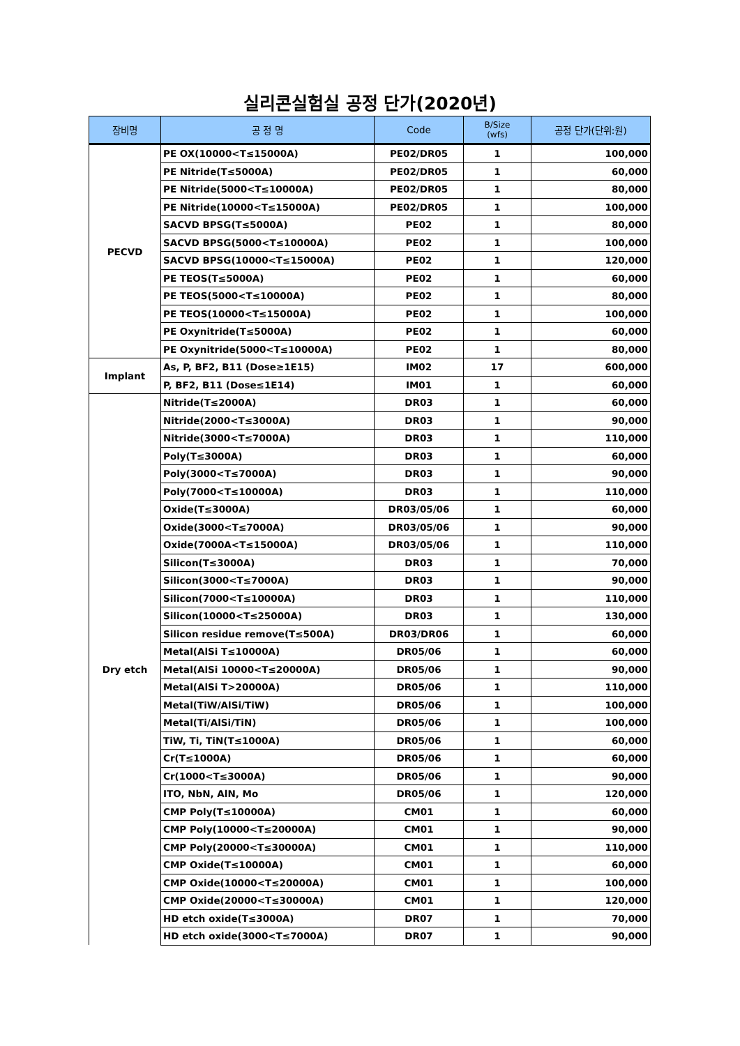실리콘실험실 공정 단가(2020년)
| 장비명 | 공 정 명 | Code | B/Size (wfs) | 공정 단가(단위:원) |
| --- | --- | --- | --- | --- |
| PECVD | PE OX(10000<T≤15000A) | PE02/DR05 | 1 | 100,000 |
| | PE Nitride(T≤5000A) | PE02/DR05 | 1 | 60,000 |
| | PE Nitride(5000<T≤10000A) | PE02/DR05 | 1 | 80,000 |
| | PE Nitride(10000<T≤15000A) | PE02/DR05 | 1 | 100,000 |
| | SACVD BPSG(T≤5000A) | PE02 | 1 | 80,000 |
| | SACVD BPSG(5000<T≤10000A) | PE02 | 1 | 100,000 |
| | SACVD BPSG(10000<T≤15000A) | PE02 | 1 | 120,000 |
| | PE TEOS(T≤5000A) | PE02 | 1 | 60,000 |
| | PE TEOS(5000<T≤10000A) | PE02 | 1 | 80,000 |
| | PE TEOS(10000<T≤15000A) | PE02 | 1 | 100,000 |
| | PE Oxynitride(T≤5000A) | PE02 | 1 | 60,000 |
| | PE Oxynitride(5000<T≤10000A) | PE02 | 1 | 80,000 |
| Implant | As, P, BF2, B11 (Dose≥1E15) | IM02 | 17 | 600,000 |
| | P, BF2, B11 (Dose≤1E14) | IM01 | 1 | 60,000 |
| Dry etch | Nitride(T≤2000A) | DR03 | 1 | 60,000 |
| | Nitride(2000<T≤3000A) | DR03 | 1 | 90,000 |
| | Nitride(3000<T≤7000A) | DR03 | 1 | 110,000 |
| | Poly(T≤3000A) | DR03 | 1 | 60,000 |
| | Poly(3000<T≤7000A) | DR03 | 1 | 90,000 |
| | Poly(7000<T≤10000A) | DR03 | 1 | 110,000 |
| | Oxide(T≤3000A) | DR03/05/06 | 1 | 60,000 |
| | Oxide(3000<T≤7000A) | DR03/05/06 | 1 | 90,000 |
| | Oxide(7000A<T≤15000A) | DR03/05/06 | 1 | 110,000 |
| | Silicon(T≤3000A) | DR03 | 1 | 70,000 |
| | Silicon(3000<T≤7000A) | DR03 | 1 | 90,000 |
| | Silicon(7000<T≤10000A) | DR03 | 1 | 110,000 |
| | Silicon(10000<T≤25000A) | DR03 | 1 | 130,000 |
| | Silicon residue remove(T≤500A) | DR03/DR06 | 1 | 60,000 |
| | Metal(AlSi T≤10000A) | DR05/06 | 1 | 60,000 |
| | Metal(AlSi 10000<T≤20000A) | DR05/06 | 1 | 90,000 |
| | Metal(AlSi T>20000A) | DR05/06 | 1 | 110,000 |
| | Metal(TiW/AlSi/TiW) | DR05/06 | 1 | 100,000 |
| | Metal(Ti/AlSi/TiN) | DR05/06 | 1 | 100,000 |
| | TiW, Ti, TiN(T≤1000A) | DR05/06 | 1 | 60,000 |
| | Cr(T≤1000A) | DR05/06 | 1 | 60,000 |
| | Cr(1000<T≤3000A) | DR05/06 | 1 | 90,000 |
| | ITO, NbN, AlN, Mo | DR05/06 | 1 | 120,000 |
| | CMP Poly(T≤10000A) | CM01 | 1 | 60,000 |
| | CMP Poly(10000<T≤20000A) | CM01 | 1 | 90,000 |
| | CMP Poly(20000<T≤30000A) | CM01 | 1 | 110,000 |
| | CMP Oxide(T≤10000A) | CM01 | 1 | 60,000 |
| | CMP Oxide(10000<T≤20000A) | CM01 | 1 | 100,000 |
| | CMP Oxide(20000<T≤30000A) | CM01 | 1 | 120,000 |
| | HD etch oxide(T≤3000A) | DR07 | 1 | 70,000 |
| | HD etch oxide(3000<T≤7000A) | DR07 | 1 | 90,000 |